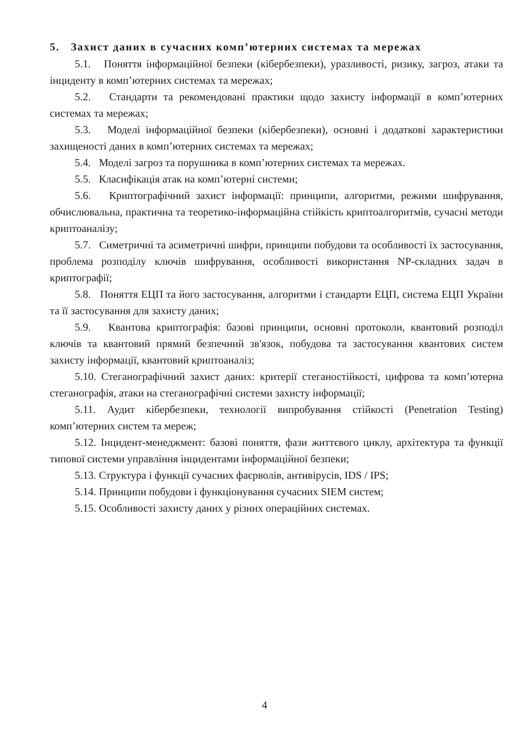5. Захист даних в сучасних комп’ютерних системах та мережах
5.1. Поняття інформаційної безпеки (кібербезпеки), уразливості, ризику, загроз, атаки та інциденту в комп’ютерних системах та мережах;
5.2. Стандарти та рекомендовані практики щодо захисту інформації в комп’ютерних системах та мережах;
5.3. Моделі інформаційної безпеки (кібербезпеки), основні і додаткові характеристики захищеності даних в комп’ютерних системах та мережах;
5.4. Моделі загроз та порушника в комп’ютерних системах та мережах.
5.5. Класифікація атак на комп’ютерні системи;
5.6. Криптографічний захист інформації: принципи, алгоритми, режими шифрування, обчислювальна, практична та теоретико-інформаційна стійкість криптоалгоритмів, сучасні методи криптоаналізу;
5.7. Симетричні та асиметричні шифри, принципи побудови та особливості їх застосування, проблема розподілу ключів шифрування, особливості використання NP-складних задач в криптографії;
5.8. Поняття ЕЦП та його застосування, алгоритми і стандарти ЕЦП, система ЕЦП України та її застосування для захисту даних;
5.9. Квантова криптографія: базові принципи, основні протоколи, квантовий розподіл ключів та квантовий прямий безпечний зв'язок, побудова та застосування квантових систем захисту інформації, квантовий криптоаналіз;
5.10. Стеганографічний захист даних: критерії стеганостійкості, цифрова та комп’ютерна стеганографія, атаки на стеганографічні системи захисту інформації;
5.11. Аудит кібербезпеки, технології випробування стійкості (Penetration Testing) комп’ютерних систем та мереж;
5.12. Інцидент-менеджмент: базові поняття, фази життєвого циклу, архітектура та функції типової системи управління інцидентами інформаційної безпеки;
5.13. Структура і функції сучасних фаєрволів, антивірусів, IDS / IPS;
5.14. Принципи побудови і функціонування сучасних SIEM систем;
5.15. Особливості захисту даних у різних операційних системах.
4